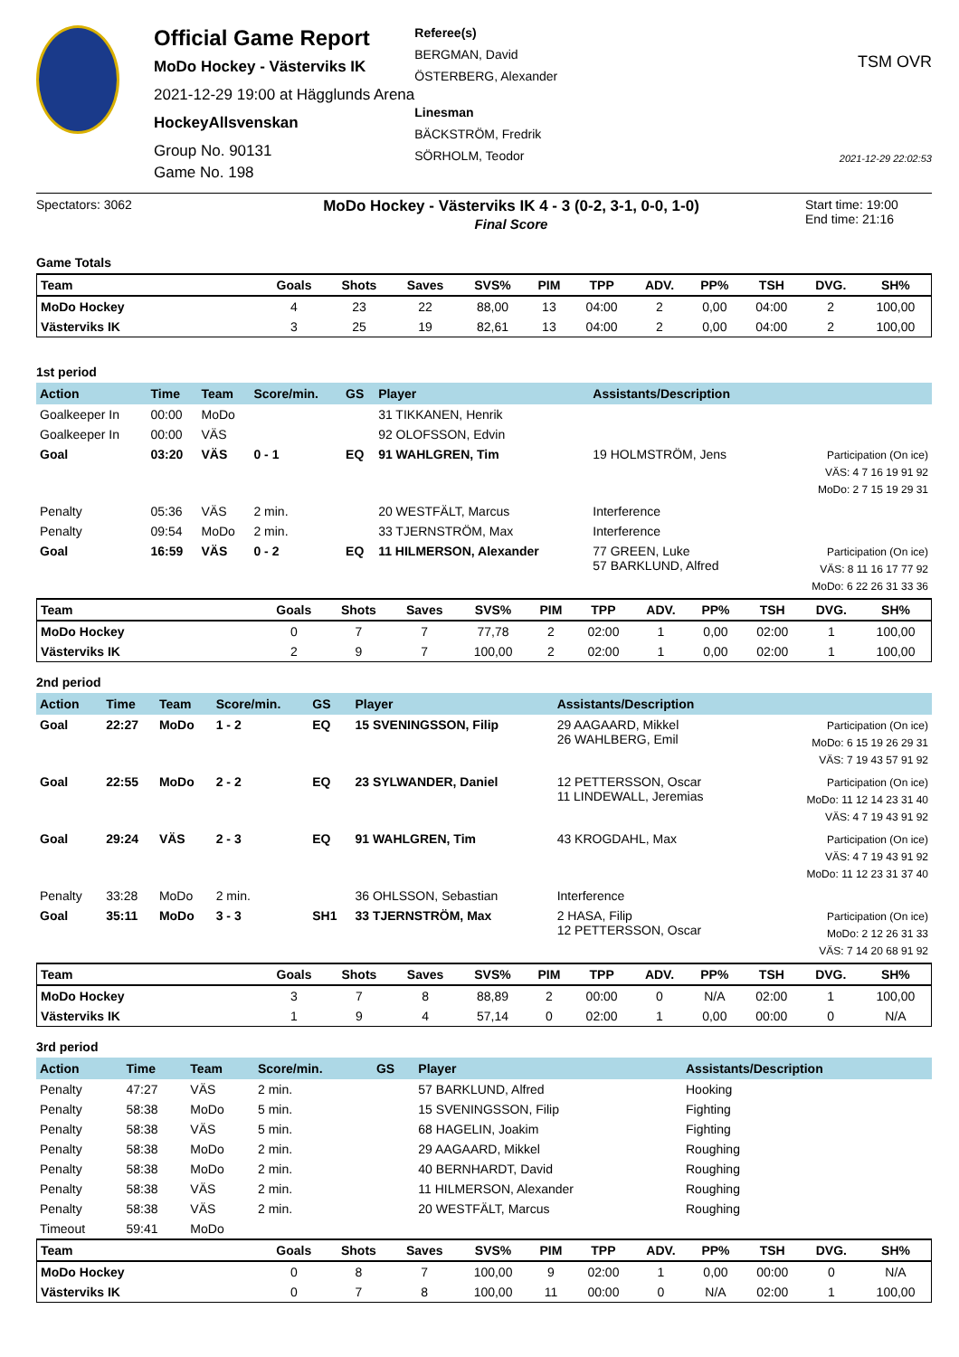Official Game Report
MoDo Hockey - Västerviks IK
2021-12-29 19:00 at Hägglunds Arena
HockeyAllsvenskan
Group No. 90131
Game No. 198
Referee(s)
BERGMAN, David
ÖSTERBERG, Alexander
Linesman
BÄCKSTRÖM, Fredrik
SÖRHOLM, Teodor
TSM OVR
2021-12-29 22:02:53
Spectators: 3062
MoDo Hockey - Västerviks IK 4 - 3 (0-2, 3-1, 0-0, 1-0)
Final Score
Start time: 19:00
End time: 21:16
Game Totals
| Team | Goals | Shots | Saves | SVS% | PIM | TPP | ADV. | PP% | TSH | DVG. | SH% |
| --- | --- | --- | --- | --- | --- | --- | --- | --- | --- | --- | --- |
| MoDo Hockey | 4 | 23 | 22 | 88,00 | 13 | 04:00 | 2 | 0,00 | 04:00 | 2 | 100,00 |
| Västerviks IK | 3 | 25 | 19 | 82,61 | 13 | 04:00 | 2 | 0,00 | 04:00 | 2 | 100,00 |
1st period
| Action | Time | Team | Score/min. | GS | Player | Assistants/Description | |
| --- | --- | --- | --- | --- | --- | --- | --- |
| Goalkeeper In | 00:00 | MoDo | | | 31 TIKKANEN, Henrik | | |
| Goalkeeper In | 00:00 | VÄS | | | 92 OLOFSSON, Edvin | | |
| Goal | 03:20 | VÄS | 0 - 1 | EQ | 91 WAHLGREN, Tim | 19 HOLMSTRÖM, Jens | Participation (On ice) VÄS: 4 7 16 19 91 92 MoDo: 2 7 15 19 29 31 |
| Penalty | 05:36 | VÄS | 2 min. | | 20 WESTFÄLT, Marcus | Interference | |
| Penalty | 09:54 | MoDo | 2 min. | | 33 TJERNSTRÖM, Max | Interference | |
| Goal | 16:59 | VÄS | 0 - 2 | EQ | 11 HILMERSON, Alexander | 77 GREEN, Luke 57 BARKLUND, Alfred | Participation (On ice) VÄS: 8 11 16 17 77 92 MoDo: 6 22 26 31 33 36 |
| Team | Goals | Shots | Saves | SVS% | PIM | TPP | ADV. | PP% | TSH | DVG. | SH% |
| --- | --- | --- | --- | --- | --- | --- | --- | --- | --- | --- | --- |
| MoDo Hockey | 0 | 7 | 7 | 77,78 | 2 | 02:00 | 1 | 0,00 | 02:00 | 1 | 100,00 |
| Västerviks IK | 2 | 9 | 7 | 100,00 | 2 | 02:00 | 1 | 0,00 | 02:00 | 1 | 100,00 |
2nd period
| Action | Time | Team | Score/min. | GS | Player | Assistants/Description | |
| --- | --- | --- | --- | --- | --- | --- | --- |
| Goal | 22:27 | MoDo | 1 - 2 | EQ | 15 SVENINGSSON, Filip | 29 AAGAARD, Mikkel 26 WAHLBERG, Emil | Participation (On ice) MoDo: 6 15 19 26 29 31 VÄS: 7 19 43 57 91 92 |
| Goal | 22:55 | MoDo | 2 - 2 | EQ | 23 SYLWANDER, Daniel | 12 PETTERSSON, Oscar 11 LINDEWALL, Jeremias | Participation (On ice) MoDo: 11 12 14 23 31 40 VÄS: 4 7 19 43 91 92 |
| Goal | 29:24 | VÄS | 2 - 3 | EQ | 91 WAHLGREN, Tim | 43 KROGDAHL, Max | Participation (On ice) VÄS: 4 7 19 43 91 92 MoDo: 11 12 23 31 37 40 |
| Penalty | 33:28 | MoDo | 2 min. | | 36 OHLSSON, Sebastian | Interference | |
| Goal | 35:11 | MoDo | 3 - 3 | SH1 | 33 TJERNSTRÖM, Max | 2 HASA, Filip 12 PETTERSSON, Oscar | Participation (On ice) MoDo: 2 12 26 31 33 VÄS: 7 14 20 68 91 92 |
| Team | Goals | Shots | Saves | SVS% | PIM | TPP | ADV. | PP% | TSH | DVG. | SH% |
| --- | --- | --- | --- | --- | --- | --- | --- | --- | --- | --- | --- |
| MoDo Hockey | 3 | 7 | 8 | 88,89 | 2 | 00:00 | 0 | N/A | 02:00 | 1 | 100,00 |
| Västerviks IK | 1 | 9 | 4 | 57,14 | 0 | 02:00 | 1 | 0,00 | 00:00 | 0 | N/A |
3rd period
| Action | Time | Team | Score/min. | GS | Player | Assistants/Description | |
| --- | --- | --- | --- | --- | --- | --- | --- |
| Penalty | 47:27 | VÄS | 2 min. | | 57 BARKLUND, Alfred | Hooking | |
| Penalty | 58:38 | MoDo | 5 min. | | 15 SVENINGSSON, Filip | Fighting | |
| Penalty | 58:38 | VÄS | 5 min. | | 68 HAGELIN, Joakim | Fighting | |
| Penalty | 58:38 | MoDo | 2 min. | | 29 AAGAARD, Mikkel | Roughing | |
| Penalty | 58:38 | MoDo | 2 min. | | 40 BERNHARDT, David | Roughing | |
| Penalty | 58:38 | VÄS | 2 min. | | 11 HILMERSON, Alexander | Roughing | |
| Penalty | 58:38 | VÄS | 2 min. | | 20 WESTFÄLT, Marcus | Roughing | |
| Timeout | 59:41 | MoDo | | | | | |
| Team | Goals | Shots | Saves | SVS% | PIM | TPP | ADV. | PP% | TSH | DVG. | SH% |
| --- | --- | --- | --- | --- | --- | --- | --- | --- | --- | --- | --- |
| MoDo Hockey | 0 | 8 | 7 | 100,00 | 9 | 02:00 | 1 | 0,00 | 00:00 | 0 | N/A |
| Västerviks IK | 0 | 7 | 8 | 100,00 | 11 | 00:00 | 0 | N/A | 02:00 | 1 | 100,00 |